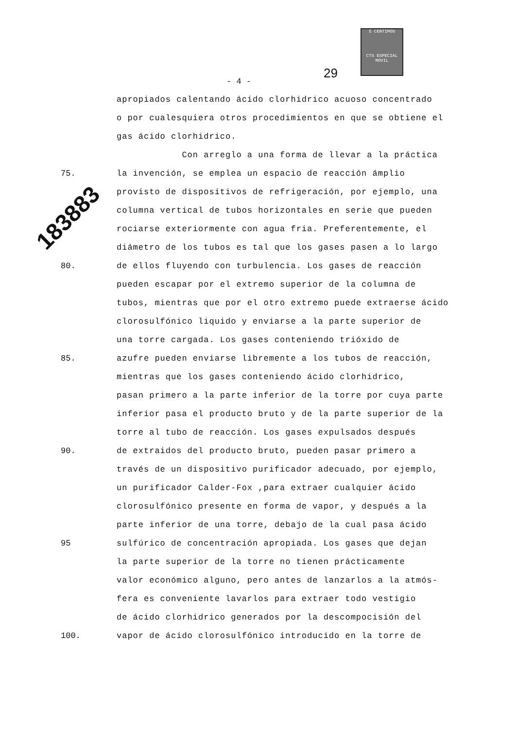5 CENTIMOS
CTS ESPECIAL MOVIL
- 4 -
29
183883
apropiados calentando ácido clorhidrico acuoso concentrado
o por cualesquiera otros procedimientos en que se obtiene el
gas ácido clorhidrico.
Con arreglo a una forma de llevar a la práctica
75. la invención, se emplea un espacio de reacción ámplio
provisto de dispositivos de refrigeración, por ejemplo, una
columna vertical de tubos horizontales en serie que pueden
rociarse exteriormente con agua fria. Preferentemente, el
diámetro de los tubos es tal que los gases pasen a lo largo
80. de ellos fluyendo con turbulencia. Los gases de reacción
pueden escapar por el extremo superior de la columna de
tubos, mientras que por el otro extremo puede extraerse ácido
clorosulfónico liquido y enviarse a la parte superior de
una torre cargada. Los gases conteniendo trióxido de
85. azufre pueden enviarse libremente a los tubos de reacción,
mientras que los gases conteniendo ácido clorhidrico,
pasan primero a la parte inferior de la torre por cuya parte
inferior pasa el producto bruto y de la parte superior de la
torre al tubo de reacción. Los gases expulsados después
90. de extraidos del producto bruto, pueden pasar primero a
través de un dispositivo purificador adecuado, por ejemplo,
un purificador Calder-Fox ,para extraer cualquier ácido
clorosulfónico presente en forma de vapor, y después a la
parte inferior de una torre, debajo de la cual pasa ácido
95 sulfúrico de concentración apropiada. Los gases que dejan
la parte superior de la torre no tienen prácticamente
valor económico alguno, pero antes de lanzarlos a la atmós-
fera es conveniente lavarlos para extraer todo vestigio
de ácido clorhidrico generados por la descompocisión del
100. vapor de ácido clorosulfónico introducido en la torre de